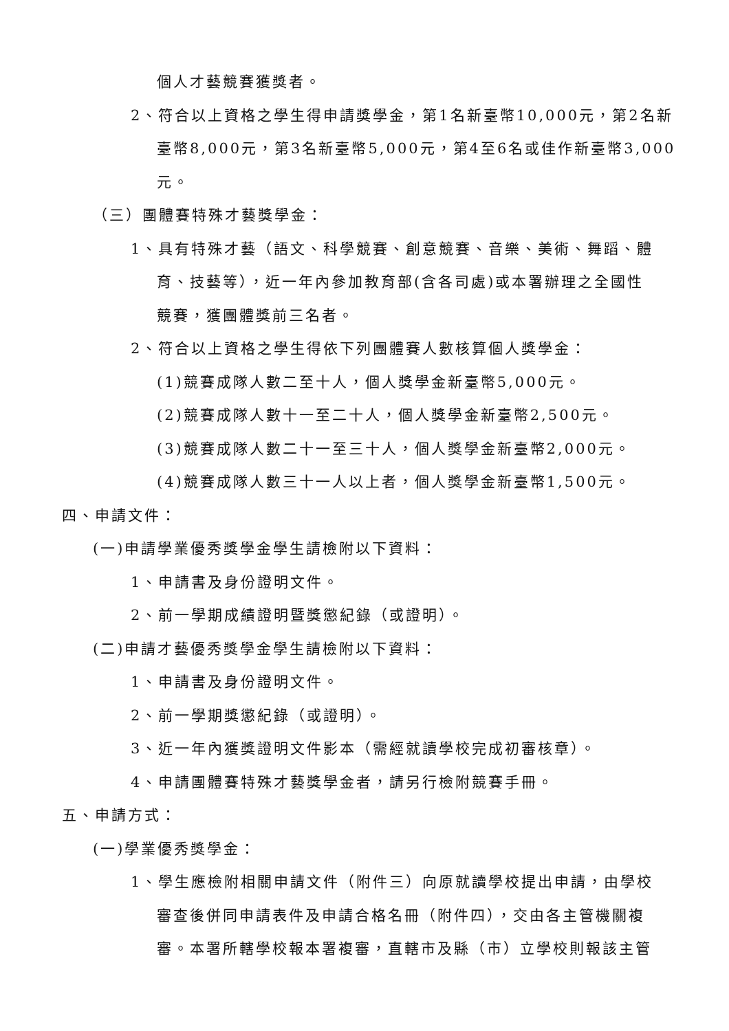個人才藝競賽獲獎者。
2、符合以上資格之學生得申請獎學金，第1名新臺幣10,000元，第2名新
臺幣8,000元，第3名新臺幣5,000元，第4至6名或佳作新臺幣3,000元。
（三）團體賽特殊才藝獎學金：
1、具有特殊才藝（語文、科學競賽、創意競賽、音樂、美術、舞蹈、體
育、技藝等），近一年內參加教育部(含各司處)或本署辦理之全國性
競賽，獲團體獎前三名者。
2、符合以上資格之學生得依下列團體賽人數核算個人獎學金：
(1)競賽成隊人數二至十人，個人獎學金新臺幣5,000元。
(2)競賽成隊人數十一至二十人，個人獎學金新臺幣2,500元。
(3)競賽成隊人數二十一至三十人，個人獎學金新臺幣2,000元。
(4)競賽成隊人數三十一人以上者，個人獎學金新臺幣1,500元。
四、申請文件：
(一)申請學業優秀獎學金學生請檢附以下資料：
1、申請書及身份證明文件。
2、前一學期成績證明暨獎懲紀錄（或證明）。
(二)申請才藝優秀獎學金學生請檢附以下資料：
1、申請書及身份證明文件。
2、前一學期獎懲紀錄（或證明）。
3、近一年內獲獎證明文件影本（需經就讀學校完成初審核章）。
4、申請團體賽特殊才藝獎學金者，請另行檢附競賽手冊。
五、申請方式：
(一)學業優秀獎學金：
1、學生應檢附相關申請文件（附件三）向原就讀學校提出申請，由學校
審查後併同申請表件及申請合格名冊（附件四），交由各主管機關複
審。本署所轄學校報本署複審，直轄市及縣（市）立學校則報該主管